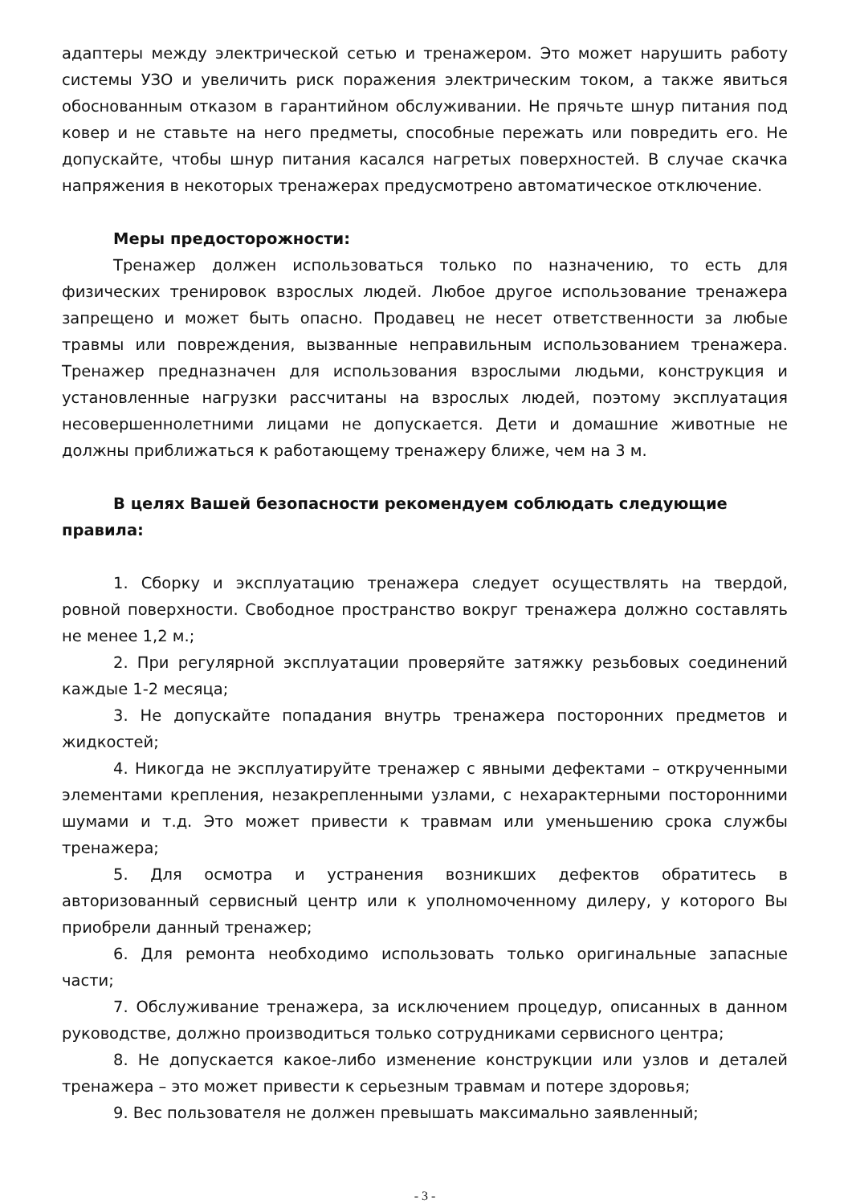адаптеры между электрической сетью и тренажером. Это может нарушить работу системы УЗО и увеличить риск поражения электрическим током, а также явиться обоснованным отказом в гарантийном обслуживании. Не прячьте шнур питания под ковер и не ставьте на него предметы, способные пережать или повредить его. Не допускайте, чтобы шнур питания касался нагретых поверхностей. В случае скачка напряжения в некоторых тренажерах предусмотрено автоматическое отключение.
Меры предосторожности:
Тренажер должен использоваться только по назначению, то есть для физических тренировок взрослых людей. Любое другое использование тренажера запрещено и может быть опасно. Продавец не несет ответственности за любые травмы или повреждения, вызванные неправильным использованием тренажера. Тренажер предназначен для использования взрослыми людьми, конструкция и установленные нагрузки рассчитаны на взрослых людей, поэтому эксплуатация несовершеннолетними лицами не допускается. Дети и домашние животные не должны приближаться к работающему тренажеру ближе, чем на 3 м.
В целях Вашей безопасности рекомендуем соблюдать следующие
правила:
1. Сборку и эксплуатацию тренажера следует осуществлять на твердой, ровной поверхности. Свободное пространство вокруг тренажера должно составлять не менее 1,2 м.;
2. При регулярной эксплуатации проверяйте затяжку резьбовых соединений каждые 1-2 месяца;
3. Не допускайте попадания внутрь тренажера посторонних предметов и жидкостей;
4. Никогда не эксплуатируйте тренажер с явными дефектами – открученными элементами крепления, незакрепленными узлами, с нехарактерными посторонними шумами и т.д. Это может привести к травмам или уменьшению срока службы тренажера;
5. Для осмотра и устранения возникших дефектов обратитесь в авторизованный сервисный центр или к уполномоченному дилеру, у которого Вы приобрели данный тренажер;
6. Для ремонта необходимо использовать только оригинальные запасные части;
7. Обслуживание тренажера, за исключением процедур, описанных в данном руководстве, должно производиться только сотрудниками сервисного центра;
8. Не допускается какое-либо изменение конструкции или узлов и деталей тренажера – это может привести к серьезным травмам и потере здоровья;
9. Вес пользователя не должен превышать максимально заявленный;
- 3 -